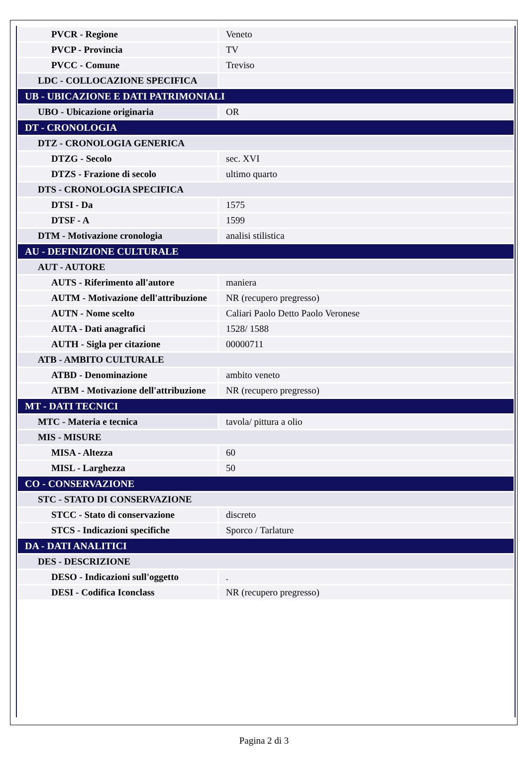| PVCR - Regione | Veneto |
| PVCP - Provincia | TV |
| PVCC - Comune | Treviso |
| LDC - COLLOCAZIONE SPECIFICA | |
| UB - UBICAZIONE E DATI PATRIMONIALI | |
| UBO - Ubicazione originaria | OR |
| DT - CRONOLOGIA | |
| DTZ - CRONOLOGIA GENERICA | |
| DTZG - Secolo | sec. XVI |
| DTZS - Frazione di secolo | ultimo quarto |
| DTS - CRONOLOGIA SPECIFICA | |
| DTSI - Da | 1575 |
| DTSF - A | 1599 |
| DTM - Motivazione cronologia | analisi stilistica |
| AU - DEFINIZIONE CULTURALE | |
| AUT - AUTORE | |
| AUTS - Riferimento all'autore | maniera |
| AUTM - Motivazione dell'attribuzione | NR (recupero pregresso) |
| AUTN - Nome scelto | Caliari Paolo Detto Paolo Veronese |
| AUTA - Dati anagrafici | 1528/ 1588 |
| AUTH - Sigla per citazione | 00000711 |
| ATB - AMBITO CULTURALE | |
| ATBD - Denominazione | ambito veneto |
| ATBM - Motivazione dell'attribuzione | NR (recupero pregresso) |
| MT - DATI TECNICI | |
| MTC - Materia e tecnica | tavola/ pittura a olio |
| MIS - MISURE | |
| MISA - Altezza | 60 |
| MISL - Larghezza | 50 |
| CO - CONSERVAZIONE | |
| STC - STATO DI CONSERVAZIONE | |
| STCC - Stato di conservazione | discreto |
| STCS - Indicazioni specifiche | Sporco / Tarlature |
| DA - DATI ANALITICI | |
| DES - DESCRIZIONE | |
| DESO - Indicazioni sull'oggetto | . |
| DESI - Codifica Iconclass | NR (recupero pregresso) |
Pagina 2 di 3